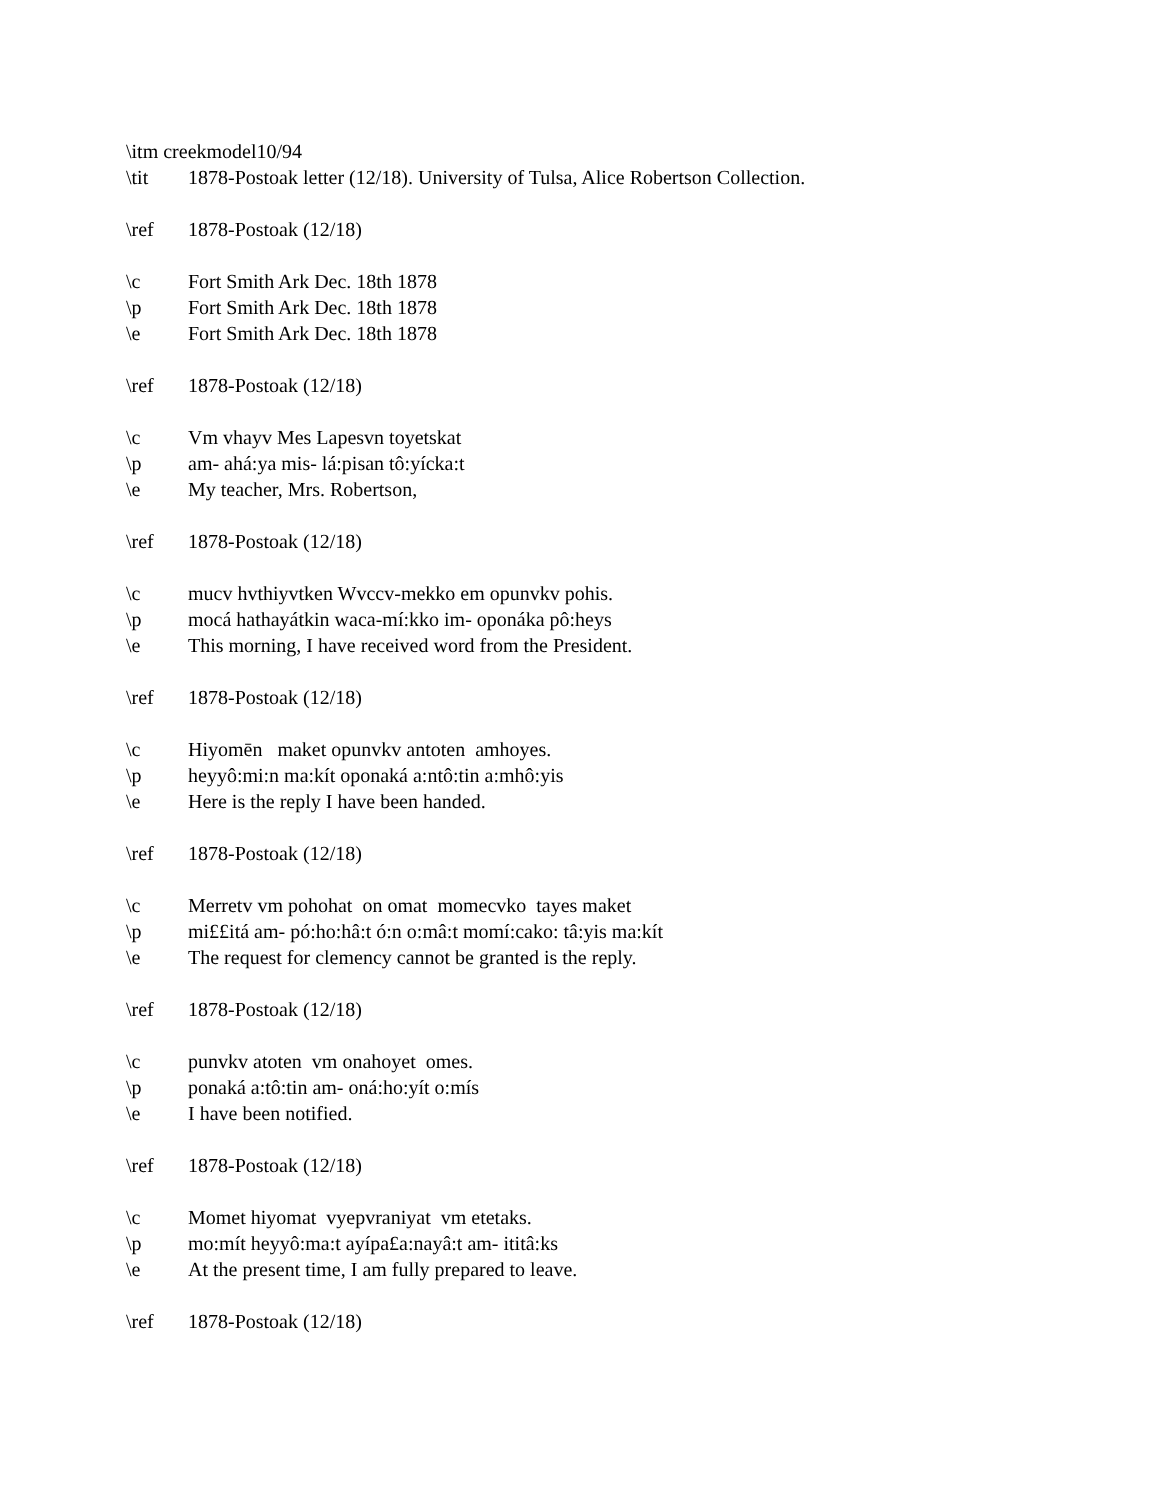\itm creekmodel10/94
\tit 1878-Postoak letter (12/18). University of Tulsa, Alice Robertson Collection.
\ref 1878-Postoak (12/18)
\c Fort Smith Ark Dec. 18th 1878
\p Fort Smith Ark Dec. 18th 1878
\e Fort Smith Ark Dec. 18th 1878
\ref 1878-Postoak (12/18)
\c Vm vhayv Mes Lapesvn toyetskat
\p am- ahá:ya mis- lá:pisan tô:yícka:t
\e My teacher, Mrs. Robertson,
\ref 1878-Postoak (12/18)
\c mucv hvthiyvtken Wvccv-mekko em opunvkv pohis.
\p mocá hathayátkin waca-mí:kko im- oponáka pô:heys
\e This morning, I have received word from the President.
\ref 1878-Postoak (12/18)
\c Hiyomēn maket opunvkv antoten amhoyes.
\p heyyô:mi:n ma:kít oponaká a:ntô:tin a:mhô:yis
\e Here is the reply I have been handed.
\ref 1878-Postoak (12/18)
\c Merretv vm pohohat on omat momecvko tayes maket
\p mi££itá am- pó:ho:hâ:t ó:n o:mâ:t momí:cako: tâ:yis ma:kít
\e The request for clemency cannot be granted is the reply.
\ref 1878-Postoak (12/18)
\c punvkv atoten vm onahoyet omes.
\p ponaká a:tô:tin am- oná:ho:yít o:mís
\e I have been notified.
\ref 1878-Postoak (12/18)
\c Momet hiyomat vyepvraniyat vm etetaks.
\p mo:mít heyyô:ma:t ayípa£a:nayâ:t am- ititâ:ks
\e At the present time, I am fully prepared to leave.
\ref 1878-Postoak (12/18)